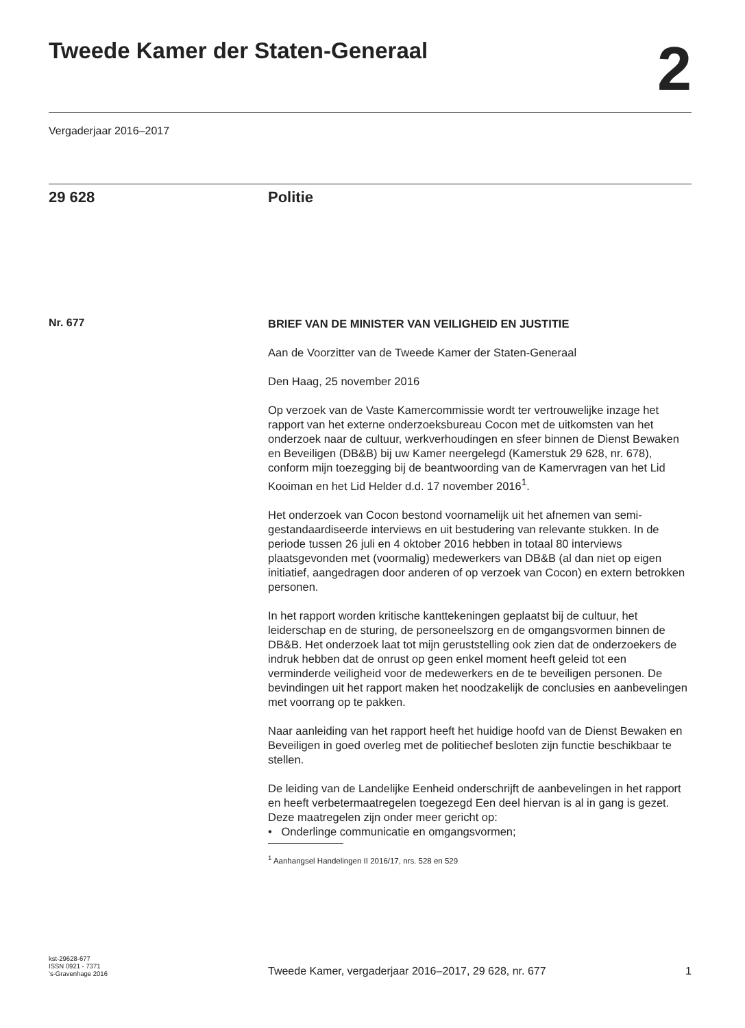Tweede Kamer der Staten-Generaal
2
Vergaderjaar 2016–2017
29 628 Politie
Nr. 677
BRIEF VAN DE MINISTER VAN VEILIGHEID EN JUSTITIE
Aan de Voorzitter van de Tweede Kamer der Staten-Generaal
Den Haag, 25 november 2016
Op verzoek van de Vaste Kamercommissie wordt ter vertrouwelijke inzage het rapport van het externe onderzoeksbureau Cocon met de uitkomsten van het onderzoek naar de cultuur, werkverhoudingen en sfeer binnen de Dienst Bewaken en Beveiligen (DB&B) bij uw Kamer neergelegd (Kamerstuk 29 628, nr. 678), conform mijn toezegging bij de beantwoording van de Kamervragen van het Lid Kooiman en het Lid Helder d.d. 17 november 2016<sup>1</sup>.
Het onderzoek van Cocon bestond voornamelijk uit het afnemen van semi-gestandaardiseerde interviews en uit bestudering van relevante stukken. In de periode tussen 26 juli en 4 oktober 2016 hebben in totaal 80 interviews plaatsgevonden met (voormalig) medewerkers van DB&B (al dan niet op eigen initiatief, aangedragen door anderen of op verzoek van Cocon) en extern betrokken personen.
In het rapport worden kritische kanttekeningen geplaatst bij de cultuur, het leiderschap en de sturing, de personeelszorg en de omgangsvormen binnen de DB&B. Het onderzoek laat tot mijn geruststelling ook zien dat de onderzoekers de indruk hebben dat de onrust op geen enkel moment heeft geleid tot een verminderde veiligheid voor de medewerkers en de te beveiligen personen. De bevindingen uit het rapport maken het noodzakelijk de conclusies en aanbevelingen met voorrang op te pakken.
Naar aanleiding van het rapport heeft het huidige hoofd van de Dienst Bewaken en Beveiligen in goed overleg met de politiechef besloten zijn functie beschikbaar te stellen.
De leiding van de Landelijke Eenheid onderschrijft de aanbevelingen in het rapport en heeft verbetermaatregelen toegezegd Een deel hiervan is al in gang is gezet. Deze maatregelen zijn onder meer gericht op:
• Onderlinge communicatie en omgangsvormen;
<sup>1</sup> Aanhangsel Handelingen II 2016/17, nrs. 528 en 529
kst-29628-677
ISSN 0921 - 7371
’s-Gravenhage 2016
Tweede Kamer, vergaderjaar 2016–2017, 29 628, nr. 677
1